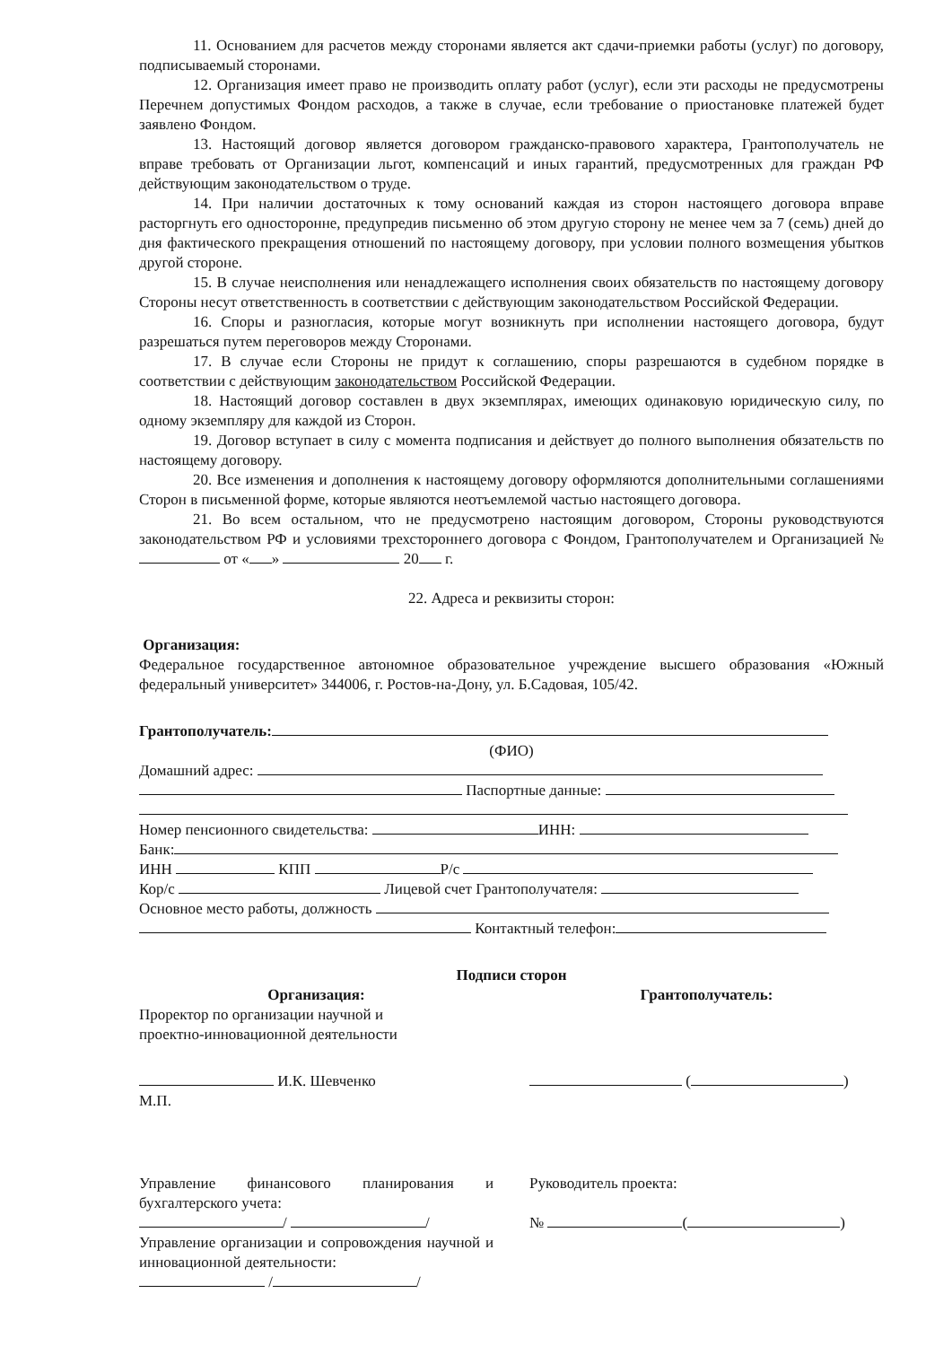11. Основанием для расчетов между сторонами является акт сдачи-приемки работы (услуг) по договору, подписываемый сторонами.
12. Организация имеет право не производить оплату работ (услуг), если эти расходы не предусмотрены Перечнем допустимых Фондом расходов, а также в случае, если требование о приостановке платежей будет заявлено Фондом.
13. Настоящий договор является договором гражданско-правового характера, Грантополучатель не вправе требовать от Организации льгот, компенсаций и иных гарантий, предусмотренных для граждан РФ действующим законодательством о труде.
14. При наличии достаточных к тому оснований каждая из сторон настоящего договора вправе расторгнуть его односторонне, предупредив письменно об этом другую сторону не менее чем за 7 (семь) дней до дня фактического прекращения отношений по настоящему договору, при условии полного возмещения убытков другой стороне.
15. В случае неисполнения или ненадлежащего исполнения своих обязательств по настоящему договору Стороны несут ответственность в соответствии с действующим законодательством Российской Федерации.
16. Споры и разногласия, которые могут возникнуть при исполнении настоящего договора, будут разрешаться путем переговоров между Сторонами.
17. В случае если Стороны не придут к соглашению, споры разрешаются в судебном порядке в соответствии с действующим законодательством Российской Федерации.
18. Настоящий договор составлен в двух экземплярах, имеющих одинаковую юридическую силу, по одному экземпляру для каждой из Сторон.
19. Договор вступает в силу с момента подписания и действует до полного выполнения обязательств по настоящему договору.
20. Все изменения и дополнения к настоящему договору оформляются дополнительными соглашениями Сторон в письменной форме, которые являются неотъемлемой частью настоящего договора.
21. Во всем остальном, что не предусмотрено настоящим договором, Стороны руководствуются законодательством РФ и условиями трехстороннего договора с Фондом, Грантополучателем и Организацией № от « » 20 г.
22. Адреса и реквизиты сторон:
Организация:
Федеральное государственное автономное образовательное учреждение высшего образования «Южный федеральный университет» 344006, г. Ростов-на-Дону, ул. Б.Садовая, 105/42.
Грантополучатель:
(ФИО)
Домашний адрес:
Паспортные данные:
Номер пенсионного свидетельства: ИНН:
Банк:
ИНН КПП Р/с
Кор/с Лицевой счет Грантополучателя:
Основное место работы, должность
Контактный телефон:
Подписи сторон
Организация:
Проректор по организации научной и
проектно-инновационной деятельности
И.К. Шевченко
М.П.
Управление финансового планирования и бухгалтерского учета:
/ /
Управление организации и сопровождения научной и инновационной деятельности:
/ /
Грантополучатель:
( )
Руководитель проекта:
№ ( )